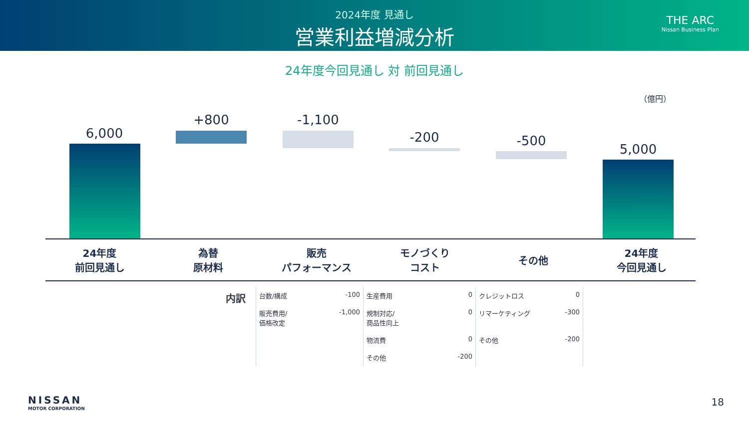2024年度 見通し
営業利益増減分析
THE ARC
Nissan Business Plan
24年度今回見通し 対 前回見通し
（億円）
6,000
+800 -1,100
-200 -500
5,000
24年度
前回見通し
為替
原材料
販売
パフォーマンス
モノづくり
コスト
その他 24年度
今回見通し
| 内訳 | 台数/構成 | -100 | 生産費用 | 0 | クレジットロス | 0 | |
| | 販売費用/ 価格改定 | -1,000 | 規制対応/ 商品性向上 | 0 | リマーケティング | -300 | |
| | | | 物流費 | 0 | その他 | -200 | |
| | | | その他 | -200 | | | |
NISSAN
MOTOR CORPORATION
18